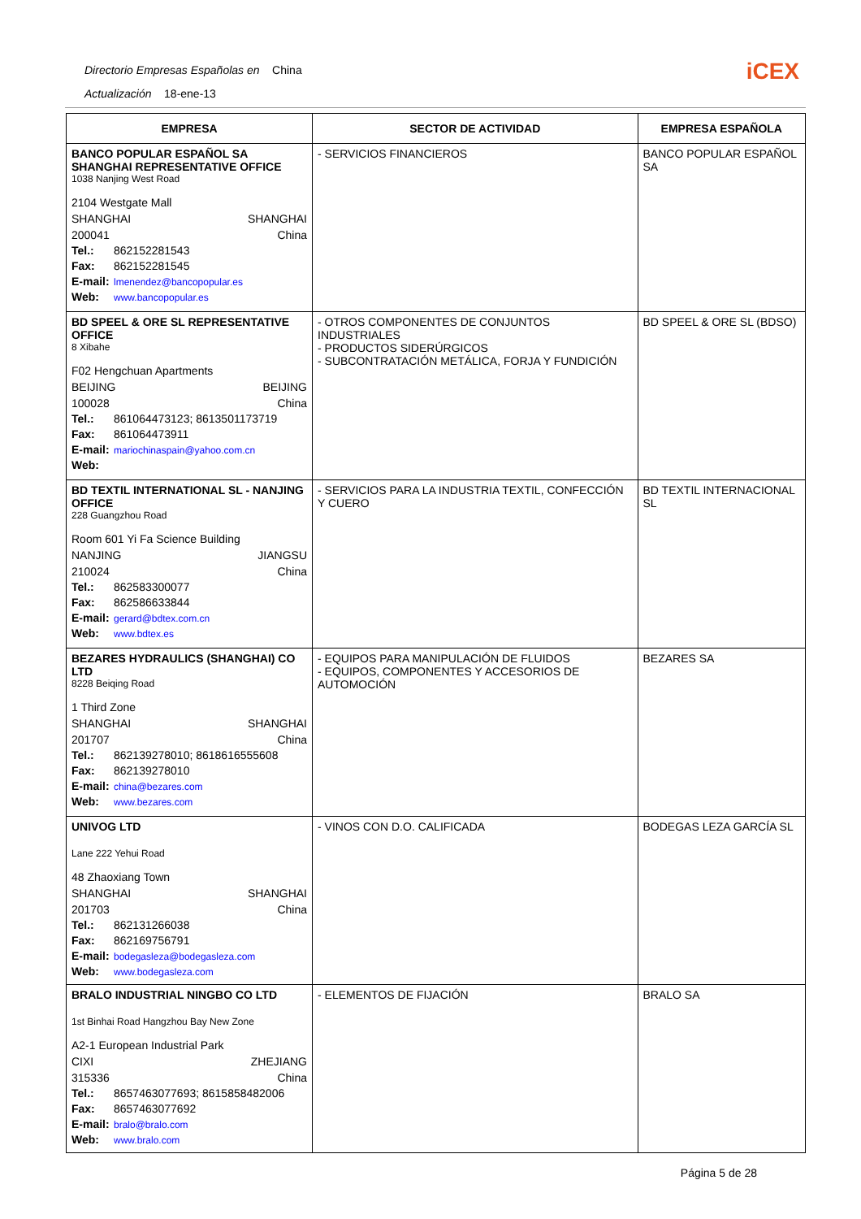Directorio Empresas Españolas en China
Actualización 18-ene-13
iCEX
| EMPRESA | SECTOR DE ACTIVIDAD | EMPRESA ESPAÑOLA |
| --- | --- | --- |
| BANCO POPULAR ESPAÑOL SA SHANGHAI REPRESENTATIVE OFFICE 1038 Nanjing West Road 2104 Westgate Mall SHANGHAI SHANGHAI 200041 China Tel.: 862152281543 Fax: 862152281545 E-mail: lmenendez@bancopopular.es Web: www.bancopopular.es | - SERVICIOS FINANCIEROS | BANCO POPULAR ESPAÑOL SA |
| BD SPEEL & ORE SL REPRESENTATIVE OFFICE 8 Xibahe F02 Hengchuan Apartments BEIJING BEIJING 100028 China Tel.: 861064473123; 8613501173719 Fax: 861064473911 E-mail: mariochinaspain@yahoo.com.cn Web: | - OTROS COMPONENTES DE CONJUNTOS INDUSTRIALES - PRODUCTOS SIDERÚRGICOS - SUBCONTRATACIÓN METÁLICA, FORJA Y FUNDICIÓN | BD SPEEL & ORE SL (BDSO) |
| BD TEXTIL INTERNATIONAL SL - NANJING OFFICE 228 Guangzhou Road Room 601 Yi Fa Science Building NANJING JIANGSU 210024 China Tel.: 862583300077 Fax: 862586633844 E-mail: gerard@bdtex.com.cn Web: www.bdtex.es | - SERVICIOS PARA LA INDUSTRIA TEXTIL, CONFECCIÓN Y CUERO | BD TEXTIL INTERNACIONAL SL |
| BEZARES HYDRAULICS (SHANGHAI) CO LTD 8228 Beiqing Road 1 Third Zone SHANGHAI SHANGHAI 201707 China Tel.: 862139278010; 8618616555608 Fax: 862139278010 E-mail: china@bezares.com Web: www.bezares.com | - EQUIPOS PARA MANIPULACIÓN DE FLUIDOS - EQUIPOS, COMPONENTES Y ACCESORIOS DE AUTOMOCIÓN | BEZARES SA |
| UNIVOG LTD Lane 222 Yehui Road 48 Zhaoxiang Town SHANGHAI SHANGHAI 201703 China Tel.: 862131266038 Fax: 862169756791 E-mail: bodegasleza@bodegasleza.com Web: www.bodegasleza.com | - VINOS CON D.O. CALIFICADA | BODEGAS LEZA GARCÍA SL |
| BRALO INDUSTRIAL NINGBO CO LTD 1st Binhai Road Hangzhou Bay New Zone A2-1 European Industrial Park CIXI ZHEJIANG 315336 China Tel.: 8657463077693; 8615858482006 Fax: 8657463077692 E-mail: bralo@bralo.com Web: www.bralo.com | - ELEMENTOS DE FIJACIÓN | BRALO SA |
Página 5 de 28